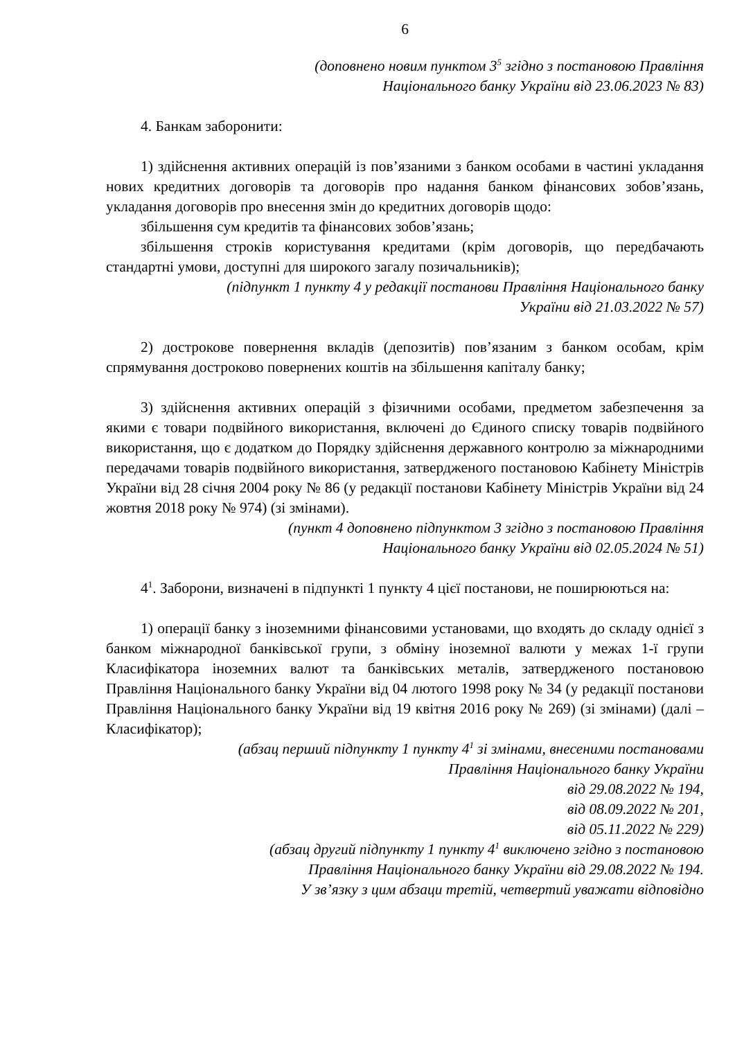6
(доповнено новим пунктом 3<sup>5</sup> згідно з постановою Правління
Національного банку України від 23.06.2023 № 83)
4. Банкам заборонити:
1) здійснення активних операцій із пов’язаними з банком особами в частині укладання нових кредитних договорів та договорів про надання банком фінансових зобов’язань, укладання договорів про внесення змін до кредитних договорів щодо:
збільшення сум кредитів та фінансових зобов’язань;
збільшення строків користування кредитами (крім договорів, що передбачають стандартні умови, доступні для широкого загалу позичальників);
(підпункт 1 пункту 4 у редакції постанови Правління Національного банку
України від 21.03.2022 № 57)
2) дострокове повернення вкладів (депозитів) пов’язаним з банком особам, крім спрямування достроково повернених коштів на збільшення капіталу банку;
3) здійснення активних операцій з фізичними особами, предметом забезпечення за якими є товари подвійного використання, включені до Єдиного списку товарів подвійного використання, що є додатком до Порядку здійснення державного контролю за міжнародними передачами товарів подвійного використання, затвердженого постановою Кабінету Міністрів України від 28 січня 2004 року № 86 (у редакції постанови Кабінету Міністрів України від 24 жовтня 2018 року № 974) (зі змінами).
(пункт 4 доповнено підпунктом 3 згідно з постановою Правління
Національного банку України від 02.05.2024 № 51)
4<sup>1</sup>. Заборони, визначені в підпункті 1 пункту 4 цієї постанови, не поширюються на:
1) операції банку з іноземними фінансовими установами, що входять до складу однієї з банком міжнародної банківської групи, з обміну іноземної валюти у межах 1-ї групи Класифікатора іноземних валют та банківських металів, затвердженого постановою Правління Національного банку України від 04 лютого 1998 року № 34 (у редакції постанови Правління Національного банку України від 19 квітня 2016 року № 269) (зі змінами) (далі – Класифікатор);
(абзац перший підпункту 1 пункту 4<sup>1</sup> зі змінами, внесеними постановами
Правління Національного банку України
від 29.08.2022 № 194,
від 08.09.2022 № 201,
від 05.11.2022 № 229)
(абзац другий підпункту 1 пункту 4<sup>1</sup> виключено згідно з постановою
Правління Національного банку України від 29.08.2022 № 194.
У зв’язку з цим абзаци третій, четвертий уважати відповідно